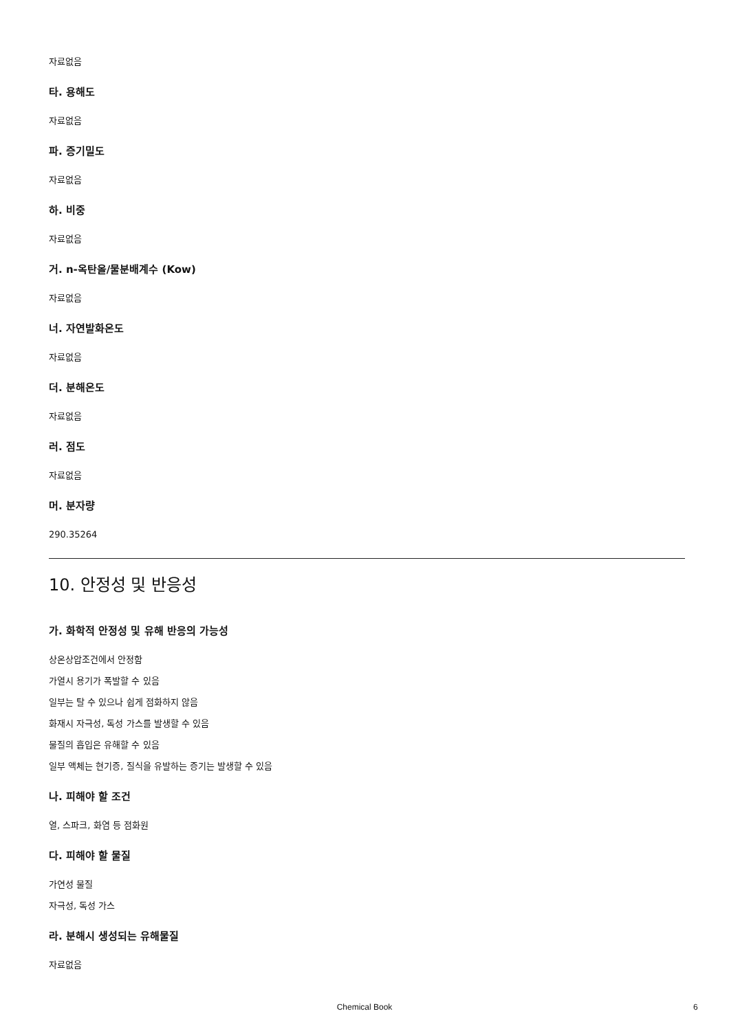자료없음
타. 용해도
자료없음
파. 증기밀도
자료없음
하. 비중
자료없음
거. n-옥탄올/물분배계수 (Kow)
자료없음
너. 자연발화온도
자료없음
더. 분해온도
자료없음
러. 점도
자료없음
머. 분자량
290.35264
10. 안정성 및 반응성
가. 화학적 안정성 및 유해 반응의 가능성
상온상압조건에서 안정함
가열시 용기가 폭발할 수 있음
일부는 탈 수 있으나 쉽게 점화하지 않음
화재시 자극성, 독성 가스를 발생할 수 있음
물질의 흡입은 유해할 수 있음
일부 액체는 현기증, 질식을 유발하는 증기는 발생할 수 있음
나. 피해야 할 조건
열, 스파크, 화염 등 점화원
다. 피해야 할 물질
가연성 물질
자극성, 독성 가스
라. 분해시 생성되는 유해물질
자료없음
Chemical Book 6